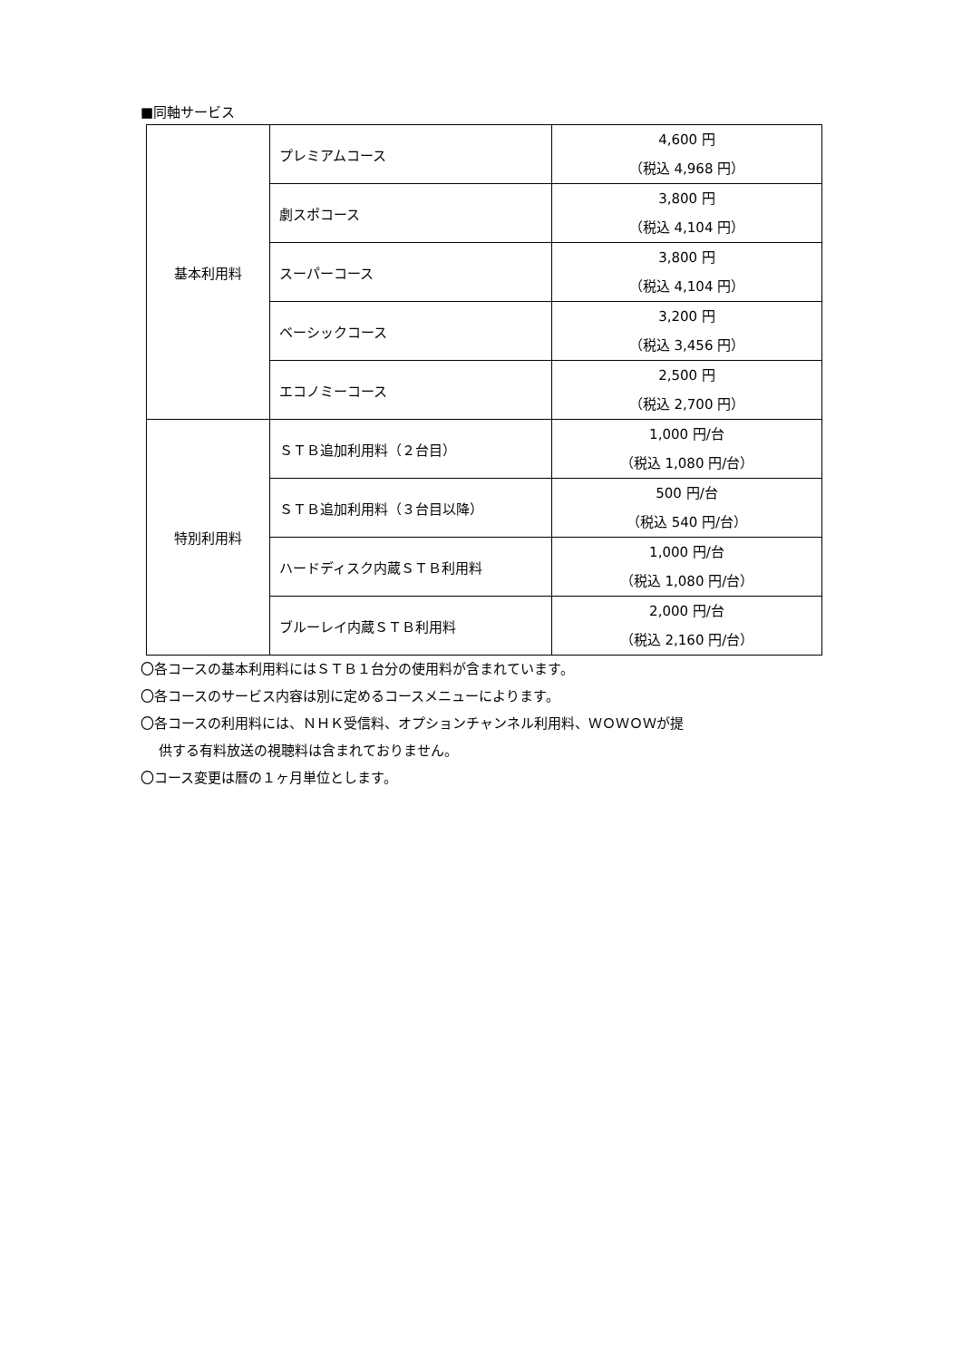■同軸サービス
| 基本利用料 | プレミアムコース | 4,600 円 （税込 4,968 円） |
| | 劇スポコース | 3,800 円 （税込 4,104 円） |
| | スーパーコース | 3,800 円 （税込 4,104 円） |
| | ベーシックコース | 3,200 円 （税込 3,456 円） |
| | エコノミーコース | 2,500 円 （税込 2,700 円） |
| 特別利用料 | ＳＴＢ追加利用料（２台目） | 1,000 円/台 （税込 1,080 円/台） |
| | ＳＴＢ追加利用料（３台目以降） | 500 円/台 （税込 540 円/台） |
| | ハードディスク内蔵ＳＴＢ利用料 | 1,000 円/台 （税込 1,080 円/台） |
| | ブルーレイ内蔵ＳＴＢ利用料 | 2,000 円/台 （税込 2,160 円/台） |
〇各コースの基本利用料にはＳＴＢ１台分の使用料が含まれています。
〇各コースのサービス内容は別に定めるコースメニューによります。
〇各コースの利用料には、ＮＨＫ受信料、オプションチャンネル利用料、ＷＯＷＯＷが提
供する有料放送の視聴料は含まれておりません。
〇コース変更は暦の１ヶ月単位とします。